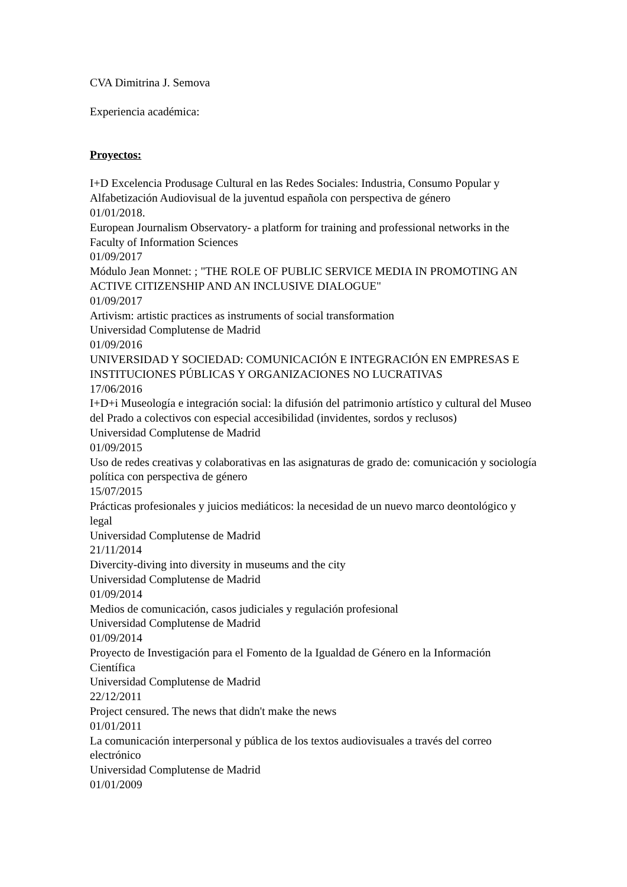CVA Dimitrina J. Semova
Experiencia académica:
Proyectos:
I+D Excelencia Produsage Cultural en las Redes Sociales: Industria, Consumo Popular y Alfabetización Audiovisual de la juventud española con perspectiva de género
01/01/2018.
European Journalism Observatory- a platform for training and professional networks in the Faculty of Information Sciences
01/09/2017
Módulo Jean Monnet: ; "THE ROLE OF PUBLIC SERVICE MEDIA IN PROMOTING AN ACTIVE CITIZENSHIP AND AN INCLUSIVE DIALOGUE"
01/09/2017
Artivism: artistic practices as instruments of social transformation
Universidad Complutense de Madrid
01/09/2016
UNIVERSIDAD Y SOCIEDAD: COMUNICACIÓN E INTEGRACIÓN EN EMPRESAS E INSTITUCIONES PÚBLICAS Y ORGANIZACIONES NO LUCRATIVAS
17/06/2016
I+D+i Museología e integración social: la difusión del patrimonio artístico y cultural del Museo del Prado a colectivos con especial accesibilidad (invidentes, sordos y reclusos)
Universidad Complutense de Madrid
01/09/2015
Uso de redes creativas y colaborativas en las asignaturas de grado de: comunicación y sociología política con perspectiva de género
15/07/2015
Prácticas profesionales y juicios mediáticos: la necesidad de un nuevo marco deontológico y legal
Universidad Complutense de Madrid
21/11/2014
Divercity-diving into diversity in museums and the city
Universidad Complutense de Madrid
01/09/2014
Medios de comunicación, casos judiciales y regulación profesional
Universidad Complutense de Madrid
01/09/2014
Proyecto de Investigación para el Fomento de la Igualdad de Género en la Información Científica
Universidad Complutense de Madrid
22/12/2011
Project censured. The news that didn't make the news
01/01/2011
La comunicación interpersonal y pública de los textos audiovisuales a través del correo electrónico
Universidad Complutense de Madrid
01/01/2009